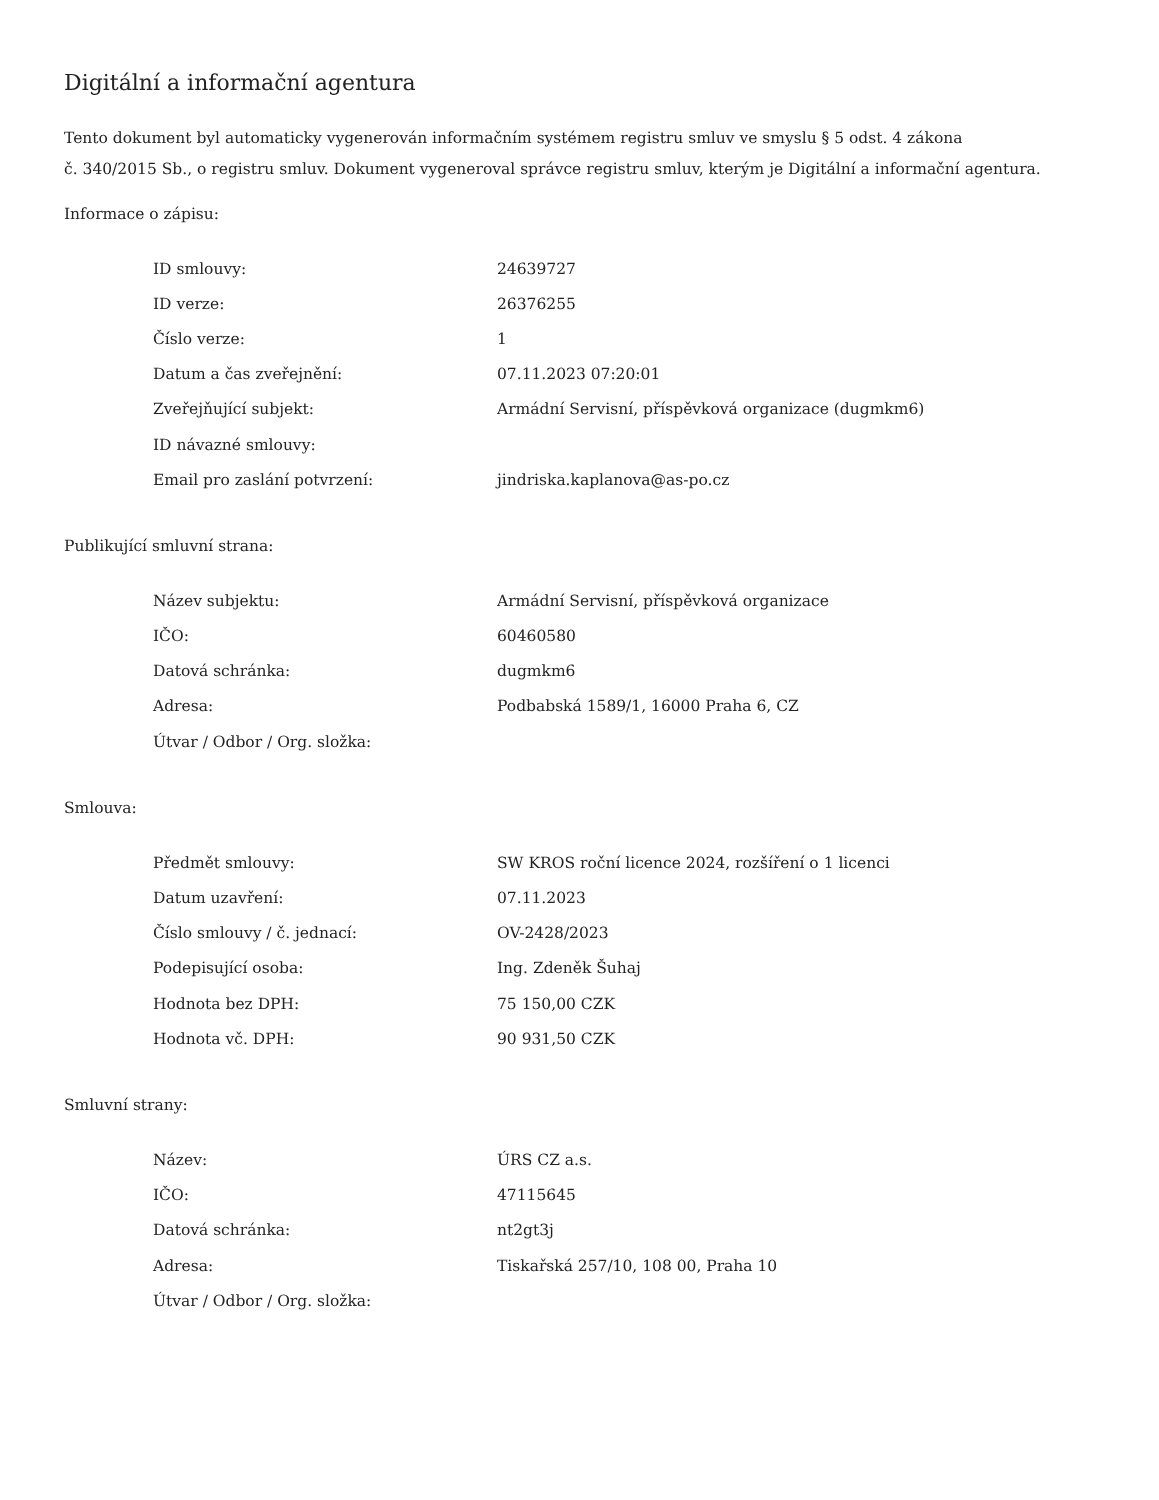Digitální a informační agentura
Tento dokument byl automaticky vygenerován informačním systémem registru smluv ve smyslu § 5 odst. 4 zákona
č. 340/2015 Sb., o registru smluv. Dokument vygeneroval správce registru smluv, kterým je Digitální a informační agentura.
Informace o zápisu:
| ID smlouvy: | 24639727 |
| ID verze: | 26376255 |
| Číslo verze: | 1 |
| Datum a čas zveřejnění: | 07.11.2023 07:20:01 |
| Zveřejňující subjekt: | Armádní Servisní, příspěvková organizace (dugmkm6) |
| ID návazné smlouvy: | |
| Email pro zaslání potvrzení: | jindriska.kaplanova@as-po.cz |
Publikující smluvní strana:
| Název subjektu: | Armádní Servisní, příspěvková organizace |
| IČO: | 60460580 |
| Datová schránka: | dugmkm6 |
| Adresa: | Podbabská 1589/1, 16000 Praha 6, CZ |
| Útvar / Odbor / Org. složka: | |
Smlouva:
| Předmět smlouvy: | SW KROS roční licence 2024, rozšíření o 1 licenci |
| Datum uzavření: | 07.11.2023 |
| Číslo smlouvy / č. jednací: | OV-2428/2023 |
| Podepisující osoba: | Ing. Zdeněk Šuhaj |
| Hodnota bez DPH: | 75 150,00 CZK |
| Hodnota vč. DPH: | 90 931,50 CZK |
Smluvní strany:
| Název: | ÚRS CZ a.s. |
| IČO: | 47115645 |
| Datová schránka: | nt2gt3j |
| Adresa: | Tiskařská 257/10, 108 00, Praha 10 |
| Útvar / Odbor / Org. složka: | |